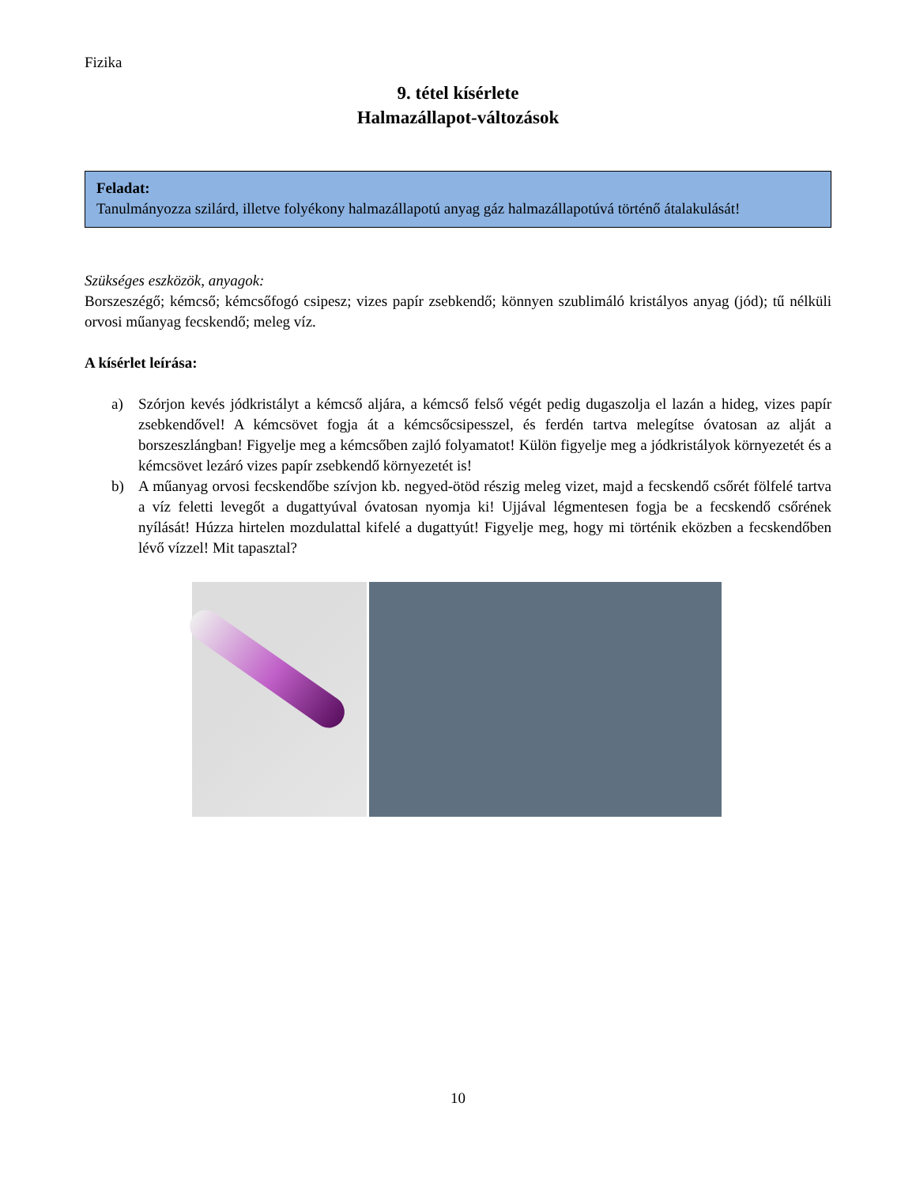Fizika
9. tétel kísérlete
Halmazállapot-változások
Feladat:
Tanulmányozza szilárd, illetve folyékony halmazállapotú anyag gáz halmazállapotúvá történő átalakulását!
Szükséges eszközök, anyagok:
Borszeszégő; kémcső; kémcsőfogó csipesz; vizes papír zsebkendő; könnyen szublimáló kristályos anyag (jód); tű nélküli orvosi műanyag fecskendő; meleg víz.
A kísérlet leírása:
a) Szórjon kevés jódkristályt a kémcső aljára, a kémcső felső végét pedig dugaszolja el lazán a hideg, vizes papír zsebkendővel! A kémcsövet fogja át a kémcsőcsipesszel, és ferdén tartva melegítse óvatosan az alját a borszeszlángban! Figyelje meg a kémcsőben zajló folyamatot! Külön figyelje meg a jódkristályok környezetét és a kémcsövet lezáró vizes papír zsebkendő környezetét is!
b) A műanyag orvosi fecskendőbe szívjon kb. negyed-ötöd részig meleg vizet, majd a fecskendő csőrét fölfelé tartva a víz feletti levegőt a dugattyúval óvatosan nyomja ki! Ujjával légmentesen fogja be a fecskendő csőrének nyílását! Húzza hirtelen mozdulattal kifelé a dugattyút! Figyelje meg, hogy mi történik eközben a fecskendőben lévő vízzel! Mit tapasztal?
10